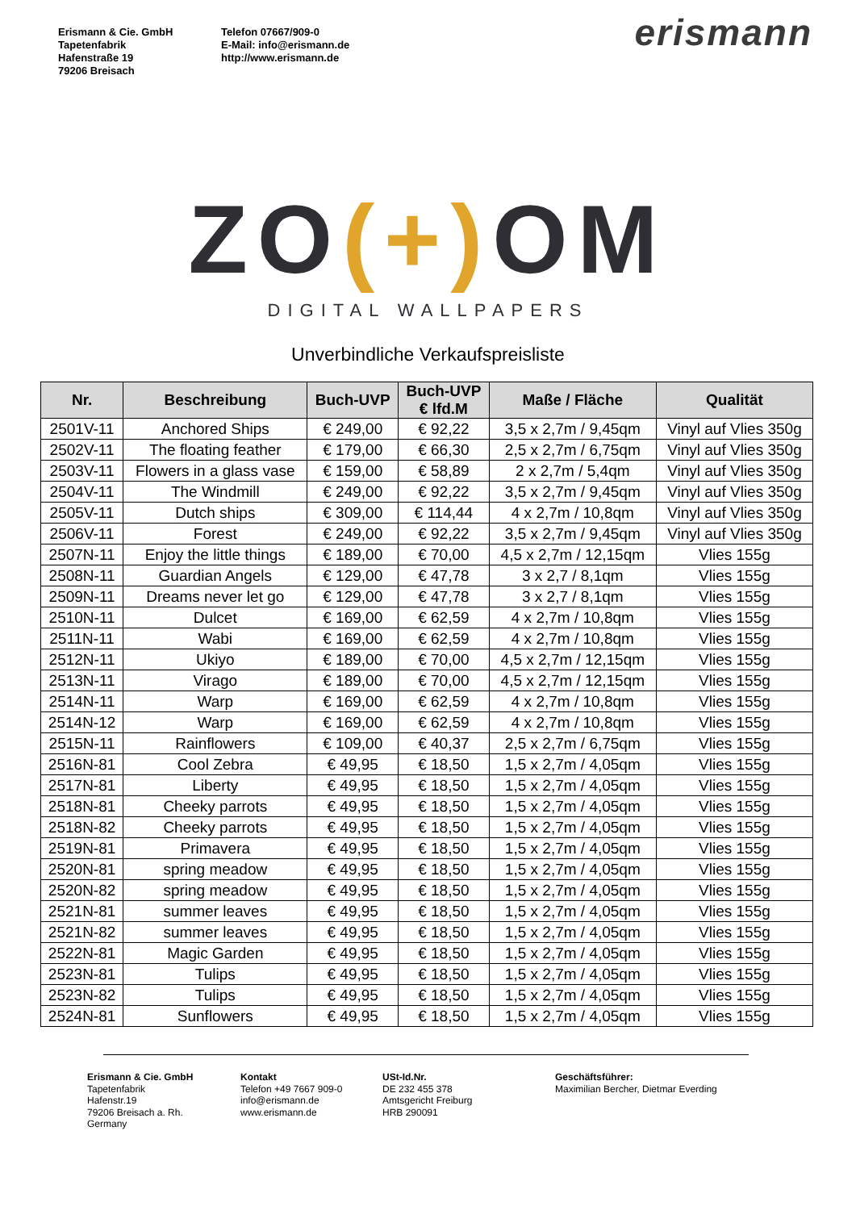Erismann & Cie. GmbH
Tapetenfabrik
Hafenstraße 19
79206 Breisach
Telefon 07667/909-0
E-Mail: info@erismann.de
http://www.erismann.de
erismann
ZO(+) OM
DIGITAL WALLPAPERS
Unverbindliche Verkaufspreisliste
| Nr. | Beschreibung | Buch-UVP | Buch-UVP € lfd.M | Maße / Fläche | Qualität |
| --- | --- | --- | --- | --- | --- |
| 2501V-11 | Anchored Ships | € 249,00 | € 92,22 | 3,5 x 2,7m / 9,45qm | Vinyl auf Vlies 350g |
| 2502V-11 | The floating feather | € 179,00 | € 66,30 | 2,5 x 2,7m / 6,75qm | Vinyl auf Vlies 350g |
| 2503V-11 | Flowers in a glass vase | € 159,00 | € 58,89 | 2 x 2,7m / 5,4qm | Vinyl auf Vlies 350g |
| 2504V-11 | The Windmill | € 249,00 | € 92,22 | 3,5 x 2,7m / 9,45qm | Vinyl auf Vlies 350g |
| 2505V-11 | Dutch ships | € 309,00 | € 114,44 | 4 x 2,7m / 10,8qm | Vinyl auf Vlies 350g |
| 2506V-11 | Forest | € 249,00 | € 92,22 | 3,5 x 2,7m / 9,45qm | Vinyl auf Vlies 350g |
| 2507N-11 | Enjoy the little things | € 189,00 | € 70,00 | 4,5 x 2,7m / 12,15qm | Vlies 155g |
| 2508N-11 | Guardian Angels | € 129,00 | € 47,78 | 3 x 2,7 / 8,1qm | Vlies 155g |
| 2509N-11 | Dreams never let go | € 129,00 | € 47,78 | 3 x 2,7 / 8,1qm | Vlies 155g |
| 2510N-11 | Dulcet | € 169,00 | € 62,59 | 4 x 2,7m / 10,8qm | Vlies 155g |
| 2511N-11 | Wabi | € 169,00 | € 62,59 | 4 x 2,7m / 10,8qm | Vlies 155g |
| 2512N-11 | Ukiyo | € 189,00 | € 70,00 | 4,5 x 2,7m / 12,15qm | Vlies 155g |
| 2513N-11 | Virago | € 189,00 | € 70,00 | 4,5 x 2,7m / 12,15qm | Vlies 155g |
| 2514N-11 | Warp | € 169,00 | € 62,59 | 4 x 2,7m / 10,8qm | Vlies 155g |
| 2514N-12 | Warp | € 169,00 | € 62,59 | 4 x 2,7m / 10,8qm | Vlies 155g |
| 2515N-11 | Rainflowers | € 109,00 | € 40,37 | 2,5 x 2,7m / 6,75qm | Vlies 155g |
| 2516N-81 | Cool Zebra | € 49,95 | € 18,50 | 1,5 x 2,7m / 4,05qm | Vlies 155g |
| 2517N-81 | Liberty | € 49,95 | € 18,50 | 1,5 x 2,7m / 4,05qm | Vlies 155g |
| 2518N-81 | Cheeky parrots | € 49,95 | € 18,50 | 1,5 x 2,7m / 4,05qm | Vlies 155g |
| 2518N-82 | Cheeky parrots | € 49,95 | € 18,50 | 1,5 x 2,7m / 4,05qm | Vlies 155g |
| 2519N-81 | Primavera | € 49,95 | € 18,50 | 1,5 x 2,7m / 4,05qm | Vlies 155g |
| 2520N-81 | spring meadow | € 49,95 | € 18,50 | 1,5 x 2,7m / 4,05qm | Vlies 155g |
| 2520N-82 | spring meadow | € 49,95 | € 18,50 | 1,5 x 2,7m / 4,05qm | Vlies 155g |
| 2521N-81 | summer leaves | € 49,95 | € 18,50 | 1,5 x 2,7m / 4,05qm | Vlies 155g |
| 2521N-82 | summer leaves | € 49,95 | € 18,50 | 1,5 x 2,7m / 4,05qm | Vlies 155g |
| 2522N-81 | Magic Garden | € 49,95 | € 18,50 | 1,5 x 2,7m / 4,05qm | Vlies 155g |
| 2523N-81 | Tulips | € 49,95 | € 18,50 | 1,5 x 2,7m / 4,05qm | Vlies 155g |
| 2523N-82 | Tulips | € 49,95 | € 18,50 | 1,5 x 2,7m / 4,05qm | Vlies 155g |
| 2524N-81 | Sunflowers | € 49,95 | € 18,50 | 1,5 x 2,7m / 4,05qm | Vlies 155g |
Erismann & Cie. GmbH
Tapetenfabrik
Hafenstr.19
79206 Breisach a. Rh.
Germany
Kontakt
Telefon +49 7667 909-0
info@erismann.de
www.erismann.de
USt-Id.Nr.
DE 232 455 378
Amtsgericht Freiburg
HRB 290091
Geschäftsführer:
Maximilian Bercher, Dietmar Everding